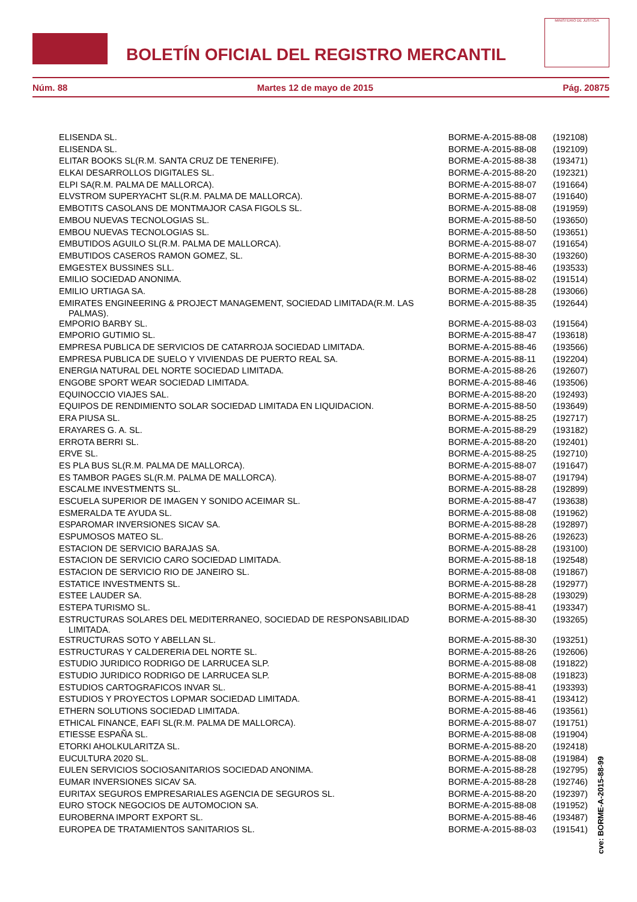BOLETÍN OFICIAL DEL REGISTRO MERCANTIL
MINISTERIO DE JUSTICIA
Núm. 88 Martes 12 de mayo de 2015 Pág. 20875
| ELISENDA SL. | BORME-A-2015-88-08 | (192108) |
| ELISENDA SL. | BORME-A-2015-88-08 | (192109) |
| ELITAR BOOKS SL(R.M. SANTA CRUZ DE TENERIFE). | BORME-A-2015-88-38 | (193471) |
| ELKAI DESARROLLOS DIGITALES SL. | BORME-A-2015-88-20 | (192321) |
| ELPI SA(R.M. PALMA DE MALLORCA). | BORME-A-2015-88-07 | (191664) |
| ELVSTROM SUPERYACHT SL(R.M. PALMA DE MALLORCA). | BORME-A-2015-88-07 | (191640) |
| EMBOTITS CASOLANS DE MONTMAJOR CASA FIGOLS SL. | BORME-A-2015-88-08 | (191959) |
| EMBOU NUEVAS TECNOLOGIAS SL. | BORME-A-2015-88-50 | (193650) |
| EMBOU NUEVAS TECNOLOGIAS SL. | BORME-A-2015-88-50 | (193651) |
| EMBUTIDOS AGUILO SL(R.M. PALMA DE MALLORCA). | BORME-A-2015-88-07 | (191654) |
| EMBUTIDOS CASEROS RAMON GOMEZ, SL. | BORME-A-2015-88-30 | (193260) |
| EMGESTEX BUSSINES SLL. | BORME-A-2015-88-46 | (193533) |
| EMILIO SOCIEDAD ANONIMA. | BORME-A-2015-88-02 | (191514) |
| EMILIO URTIAGA SA. | BORME-A-2015-88-28 | (193066) |
| EMIRATES ENGINEERING & PROJECT MANAGEMENT, SOCIEDAD LIMITADA(R.M. LAS PALMAS). | BORME-A-2015-88-35 | (192644) |
| EMPORIO BARBY SL. | BORME-A-2015-88-03 | (191564) |
| EMPORIO GUTIMIO SL. | BORME-A-2015-88-47 | (193618) |
| EMPRESA PUBLICA DE SERVICIOS DE CATARROJA SOCIEDAD LIMITADA. | BORME-A-2015-88-46 | (193566) |
| EMPRESA PUBLICA DE SUELO Y VIVIENDAS DE PUERTO REAL SA. | BORME-A-2015-88-11 | (192204) |
| ENERGIA NATURAL DEL NORTE SOCIEDAD LIMITADA. | BORME-A-2015-88-26 | (192607) |
| ENGOBE SPORT WEAR SOCIEDAD LIMITADA. | BORME-A-2015-88-46 | (193506) |
| EQUINOCCIO VIAJES SAL. | BORME-A-2015-88-20 | (192493) |
| EQUIPOS DE RENDIMIENTO SOLAR SOCIEDAD LIMITADA EN LIQUIDACION. | BORME-A-2015-88-50 | (193649) |
| ERA PIUSA SL. | BORME-A-2015-88-25 | (192717) |
| ERAYARES G. A. SL. | BORME-A-2015-88-29 | (193182) |
| ERROTA BERRI SL. | BORME-A-2015-88-20 | (192401) |
| ERVE SL. | BORME-A-2015-88-25 | (192710) |
| ES PLA BUS SL(R.M. PALMA DE MALLORCA). | BORME-A-2015-88-07 | (191647) |
| ES TAMBOR PAGES SL(R.M. PALMA DE MALLORCA). | BORME-A-2015-88-07 | (191794) |
| ESCALME INVESTMENTS SL. | BORME-A-2015-88-28 | (192899) |
| ESCUELA SUPERIOR DE IMAGEN Y SONIDO ACEIMAR SL. | BORME-A-2015-88-47 | (193638) |
| ESMERALDA TE AYUDA SL. | BORME-A-2015-88-08 | (191962) |
| ESPAROMAR INVERSIONES SICAV SA. | BORME-A-2015-88-28 | (192897) |
| ESPUMOSOS MATEO SL. | BORME-A-2015-88-26 | (192623) |
| ESTACION DE SERVICIO BARAJAS SA. | BORME-A-2015-88-28 | (193100) |
| ESTACION DE SERVICIO CARO SOCIEDAD LIMITADA. | BORME-A-2015-88-18 | (192548) |
| ESTACION DE SERVICIO RIO DE JANEIRO SL. | BORME-A-2015-88-08 | (191867) |
| ESTATICE INVESTMENTS SL. | BORME-A-2015-88-28 | (192977) |
| ESTEE LAUDER SA. | BORME-A-2015-88-28 | (193029) |
| ESTEPA TURISMO SL. | BORME-A-2015-88-41 | (193347) |
| ESTRUCTURAS SOLARES DEL MEDITERRANEO, SOCIEDAD DE RESPONSABILIDAD LIMITADA. | BORME-A-2015-88-30 | (193265) |
| ESTRUCTURAS SOTO Y ABELLAN SL. | BORME-A-2015-88-30 | (193251) |
| ESTRUCTURAS Y CALDERERIA DEL NORTE SL. | BORME-A-2015-88-26 | (192606) |
| ESTUDIO JURIDICO RODRIGO DE LARRUCEA SLP. | BORME-A-2015-88-08 | (191822) |
| ESTUDIO JURIDICO RODRIGO DE LARRUCEA SLP. | BORME-A-2015-88-08 | (191823) |
| ESTUDIOS CARTOGRAFICOS INVAR SL. | BORME-A-2015-88-41 | (193393) |
| ESTUDIOS Y PROYECTOS LOPMAR SOCIEDAD LIMITADA. | BORME-A-2015-88-41 | (193412) |
| ETHERN SOLUTIONS SOCIEDAD LIMITADA. | BORME-A-2015-88-46 | (193561) |
| ETHICAL FINANCE, EAFI SL(R.M. PALMA DE MALLORCA). | BORME-A-2015-88-07 | (191751) |
| ETIESSE ESPAÑA SL. | BORME-A-2015-88-08 | (191904) |
| ETORKI AHOLKULARITZA SL. | BORME-A-2015-88-20 | (192418) |
| EUCULTURA 2020 SL. | BORME-A-2015-88-08 | (191984) |
| EULEN SERVICIOS SOCIOSANITARIOS SOCIEDAD ANONIMA. | BORME-A-2015-88-28 | (192795) |
| EUMAR INVERSIONES SICAV SA. | BORME-A-2015-88-28 | (192746) |
| EURITAX SEGUROS EMPRESARIALES AGENCIA DE SEGUROS SL. | BORME-A-2015-88-20 | (192397) |
| EURO STOCK NEGOCIOS DE AUTOMOCION SA. | BORME-A-2015-88-08 | (191952) |
| EUROBERNA IMPORT EXPORT SL. | BORME-A-2015-88-46 | (193487) |
| EUROPEA DE TRATAMIENTOS SANITARIOS SL. | BORME-A-2015-88-03 | (191541) |
cve: BORME-A-2015-88-99